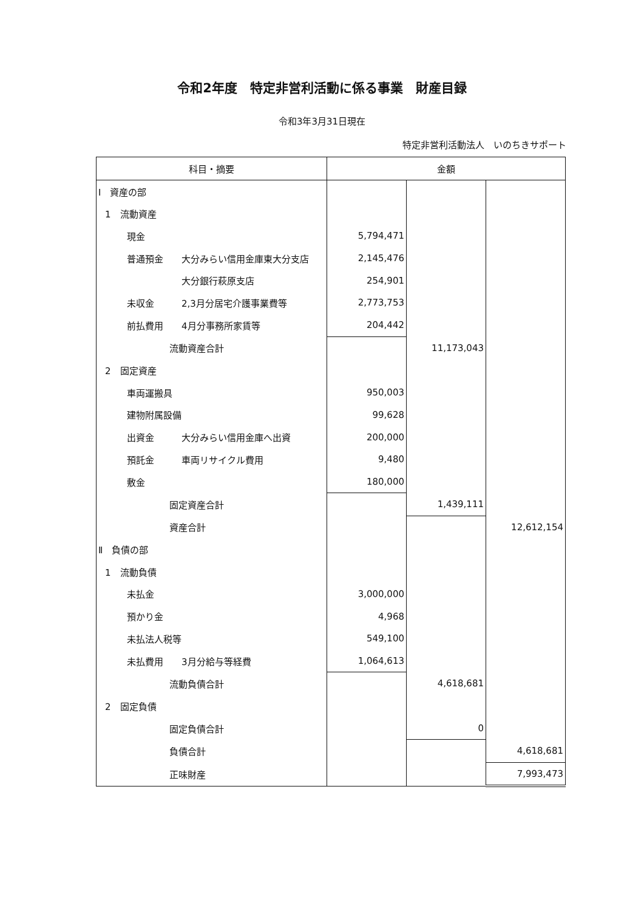令和2年度　特定非営利活動に係る事業　財産目録
令和3年3月31日現在
特定非営利活動法人　いのちきサポート
| 科目・摘要 | 金額 | | |
| --- | --- | --- | --- |
| Ⅰ 資産の部 | | | |
| 1 流動資産 | | | |
| 現金 | 5,794,471 | | |
| 普通預金 大分みらい信用金庫東大分支店 | 2,145,476 | | |
| 大分銀行萩原支店 | 254,901 | | |
| 未収金 2,3月分居宅介護事業費等 | 2,773,753 | | |
| 前払費用 4月分事務所家賃等 | 204,442 | | |
| 流動資産合計 | | 11,173,043 | |
| 2 固定資産 | | | |
| 車両運搬具 | 950,003 | | |
| 建物附属設備 | 99,628 | | |
| 出資金 大分みらい信用金庫へ出資 | 200,000 | | |
| 預託金 車両リサイクル費用 | 9,480 | | |
| 敷金 | 180,000 | | |
| 固定資産合計 | | 1,439,111 | |
| 資産合計 | | | 12,612,154 |
| Ⅱ 負債の部 | | | |
| 1 流動負債 | | | |
| 未払金 | 3,000,000 | | |
| 預かり金 | 4,968 | | |
| 未払法人税等 | 549,100 | | |
| 未払費用 3月分給与等経費 | 1,064,613 | | |
| 流動負債合計 | | 4,618,681 | |
| 2 固定負債 | | | |
| 固定負債合計 | | 0 | |
| 負債合計 | | | 4,618,681 |
| 正味財産 | | | 7,993,473 |